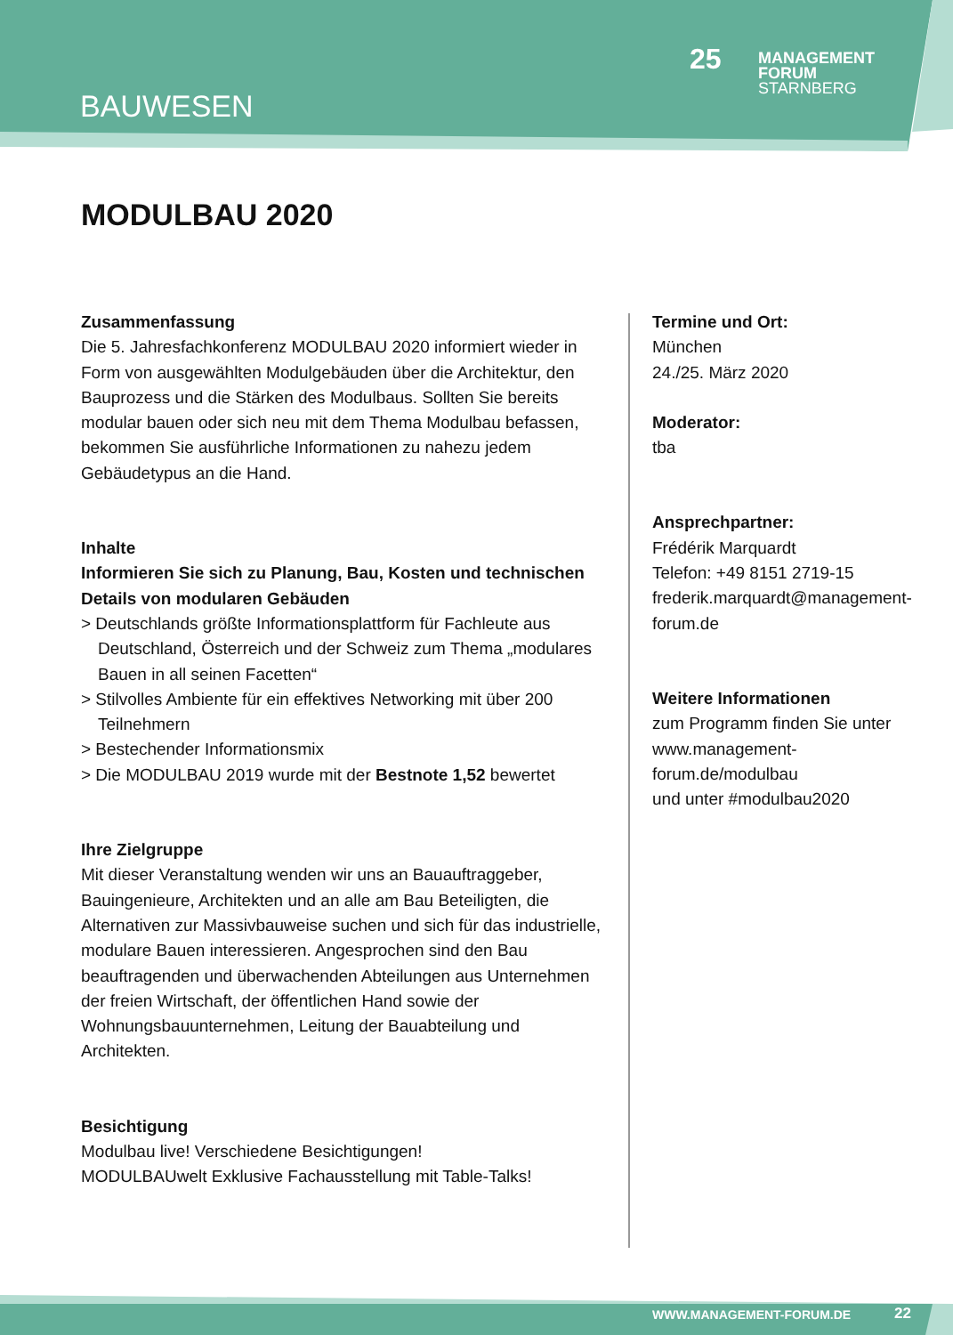BAUWESEN
25
MANAGEMENT
FORUM
STARNBERG
MODULBAU 2020
Zusammenfassung
Die 5. Jahresfachkonferenz MODULBAU 2020 informiert wieder in Form von ausgewählten Modulgebäuden über die Architektur, den Bauprozess und die Stärken des Modulbaus. Sollten Sie bereits modular bauen oder sich neu mit dem Thema Modulbau befassen, bekommen Sie ausführliche Informationen zu nahezu jedem Gebäudetypus an die Hand.
Inhalte
Informieren Sie sich zu Planung, Bau, Kosten und technischen Details von modularen Gebäuden
> Deutschlands größte Informationsplattform für Fachleute aus Deutschland, Österreich und der Schweiz zum Thema „modulares Bauen in all seinen Facetten“
> Stilvolles Ambiente für ein effektives Networking mit über 200 Teilnehmern
> Bestechender Informationsmix
> Die MODULBAU 2019 wurde mit der Bestnote 1,52 bewertet
Ihre Zielgruppe
Mit dieser Veranstaltung wenden wir uns an Bauauftraggeber, Bauingenieure, Architekten und an alle am Bau Beteiligten, die Alternativen zur Massivbauweise suchen und sich für das industrielle, modulare Bauen interessieren. Angesprochen sind den Bau beauftragenden und überwachenden Abteilungen aus Unternehmen der freien Wirtschaft, der öffentlichen Hand sowie der Wohnungsbauunternehmen, Leitung der Bauabteilung und Architekten.
Besichtigung
Modulbau live! Verschiedene Besichtigungen!
MODULBAUwelt Exklusive Fachausstellung mit Table-Talks!
Termine und Ort:
München
24./25. März 2020
Moderator:
tba
Ansprechpartner:
Frédérik Marquardt
Telefon: +49 8151 2719-15
frederik.marquardt@management-forum.de
Weitere Informationen
zum Programm finden Sie unter www.management-forum.de/modulbau
und unter #modulbau2020
WWW.MANAGEMENT-FORUM.DE 22